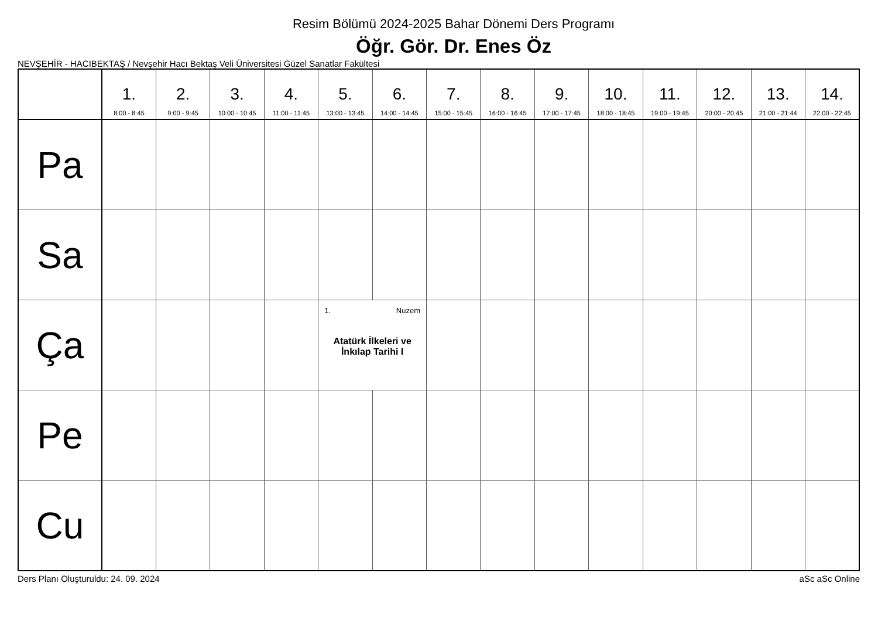Resim Bölümü 2024-2025 Bahar Dönemi Ders Programı
Öğr. Gör. Dr. Enes Öz
NEVŞEHİR - HACIBEKTAŞ / Nevşehir Hacı Bektaş Veli Üniversitesi Güzel Sanatlar Fakültesi
| | 1. 8:00 - 8:45 | 2. 9:00 - 9:45 | 3. 10:00 - 10:45 | 4. 11:00 - 11:45 | 5. 13:00 - 13:45 | 6. 14:00 - 14:45 | 7. 15:00 - 15:45 | 8. 16:00 - 16:45 | 9. 17:00 - 17:45 | 10. 18:00 - 18:45 | 11. 19:00 - 19:45 | 12. 20:00 - 20:45 | 13. 21:00 - 21:44 | 14. 22:00 - 22:45 |
| --- | --- | --- | --- | --- | --- | --- | --- | --- | --- | --- | --- | --- | --- | --- |
| Pa | | | | | | | | | | | | | | |
| Sa | | | | | | | | | | | | | | |
| Ça | | | | | 1. Nuzem Atatürk İlkeleri ve İnkılap Tarihi I | | | | | | | | | |
| Pe | | | | | | | | | | | | | | |
| Cu | | | | | | | | | | | | | | |
Ders Planı Oluşturuldu: 24. 09. 2024 aSc aSc Online